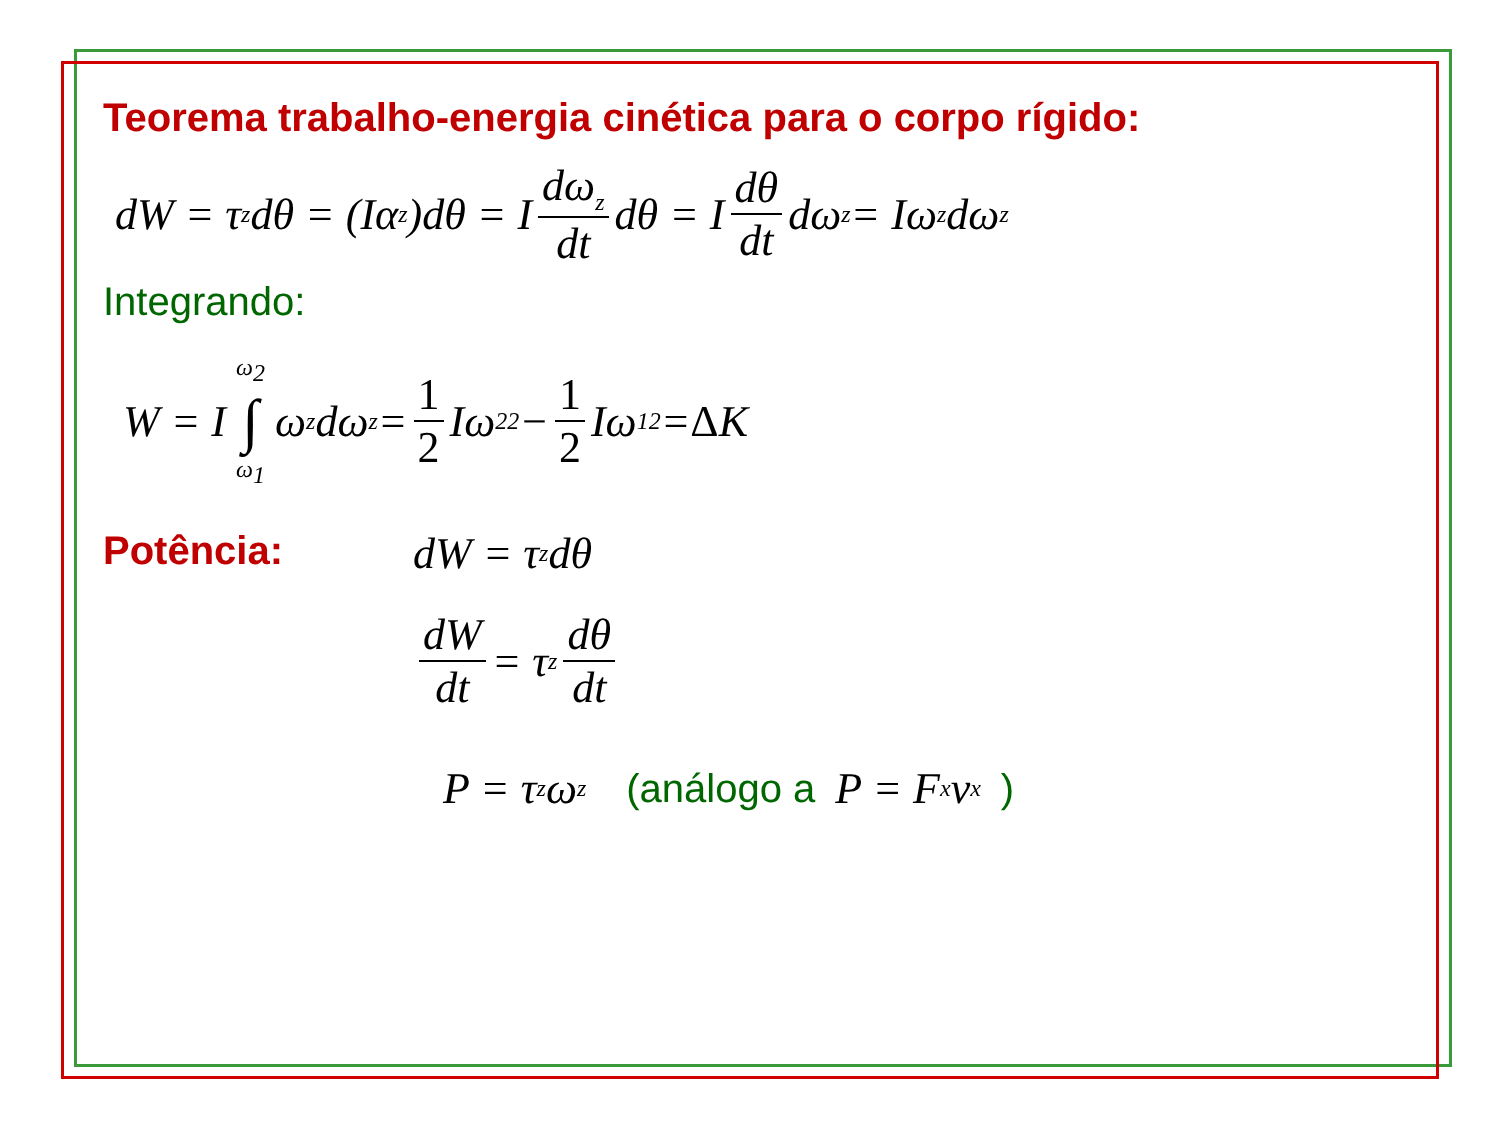Teorema trabalho-energia cinética para o corpo rígido:
dW = τ<sub>z</sub> dθ = (Iα<sub>z</sub>)dθ = I dω<sub>z</sub> dt dθ = I dθ dt dω<sub>z</sub> = Iω<sub>z</sub>dω<sub>z</sub>
Integrando:
W = I ω<sub>2</sub> ∫ ω<sub>1</sub> ω<sub>z</sub>dω<sub>z</sub> = 1 2 Iω<sub>2</sub><sup>2</sup> − 1 2 Iω<sub>1</sub><sup>2</sup> = Δ K
Potência: dW = τ<sub>z</sub> dθ
dW dt = τ<sub>z</sub> dθ dt
P = τ<sub>z</sub> ω<sub>z</sub> (análogo a P = F<sub>x</sub>v<sub>x</sub> )